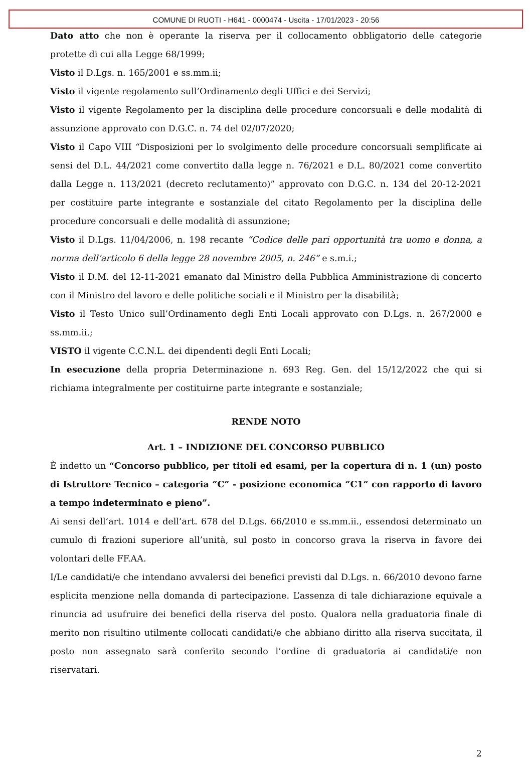COMUNE DI RUOTI - H641 - 0000474 - Uscita - 17/01/2023 - 20:56
Dato atto che non è operante la riserva per il collocamento obbligatorio delle categorie protette di cui alla Legge 68/1999;
Visto il D.Lgs. n. 165/2001 e ss.mm.ii;
Visto il vigente regolamento sull’Ordinamento degli Uffici e dei Servizi;
Visto il vigente Regolamento per la disciplina delle procedure concorsuali e delle modalità di assunzione approvato con D.G.C. n. 74 del 02/07/2020;
Visto il Capo VIII “Disposizioni per lo svolgimento delle procedure concorsuali semplificate ai sensi del D.L. 44/2021 come convertito dalla legge n. 76/2021 e D.L. 80/2021 come convertito dalla Legge n. 113/2021 (decreto reclutamento)” approvato con D.G.C. n. 134 del 20-12-2021 per costituire parte integrante e sostanziale del citato Regolamento per la disciplina delle procedure concorsuali e delle modalità di assunzione;
Visto il D.Lgs. 11/04/2006, n. 198 recante “Codice delle pari opportunità tra uomo e donna, a norma dell’articolo 6 della legge 28 novembre 2005, n. 246” e s.m.i.;
Visto il D.M. del 12-11-2021 emanato dal Ministro della Pubblica Amministrazione di concerto con il Ministro del lavoro e delle politiche sociali e il Ministro per la disabilità;
Visto il Testo Unico sull’Ordinamento degli Enti Locali approvato con D.Lgs. n. 267/2000 e ss.mm.ii.;
VISTO il vigente C.C.N.L. dei dipendenti degli Enti Locali;
In esecuzione della propria Determinazione n. 693 Reg. Gen. del 15/12/2022 che qui si richiama integralmente per costituirne parte integrante e sostanziale;
RENDE NOTO
Art. 1 – INDIZIONE DEL CONCORSO PUBBLICO
È indetto un “Concorso pubblico, per titoli ed esami, per la copertura di n. 1 (un) posto di Istruttore Tecnico – categoria “C” - posizione economica “C1” con rapporto di lavoro a tempo indeterminato e pieno”.
Ai sensi dell’art. 1014 e dell’art. 678 del D.Lgs. 66/2010 e ss.mm.ii., essendosi determinato un cumulo di frazioni superiore all’unità, sul posto in concorso grava la riserva in favore dei volontari delle FF.AA.
I/Le candidati/e che intendano avvalersi dei benefici previsti dal D.Lgs. n. 66/2010 devono farne esplicita menzione nella domanda di partecipazione. L’assenza di tale dichiarazione equivale a rinuncia ad usufruire dei benefici della riserva del posto. Qualora nella graduatoria finale di merito non risultino utilmente collocati candidati/e che abbiano diritto alla riserva succitata, il posto non assegnato sarà conferito secondo l’ordine di graduatoria ai candidati/e non riservatari.
2